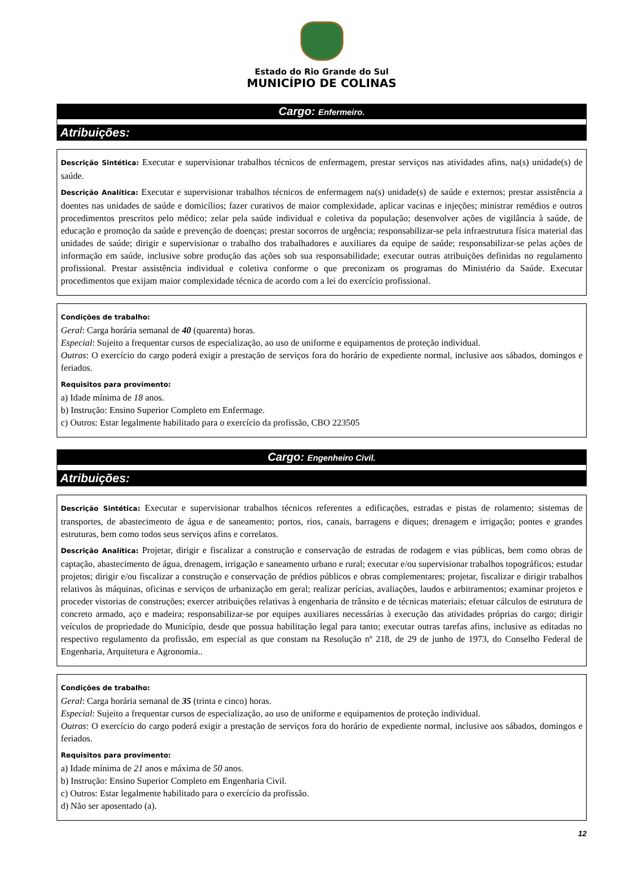Estado do Rio Grande do Sul
MUNICÍPIO DE COLINAS
Cargo: Enfermeiro.
Atribuições:
Descrição Sintética: Executar e supervisionar trabalhos técnicos de enfermagem, prestar serviços nas atividades afins, na(s) unidade(s) de saúde.
Descrição Analítica: Executar e supervisionar trabalhos técnicos de enfermagem na(s) unidade(s) de saúde e externos; prestar assistência a doentes nas unidades de saúde e domicílios; fazer curativos de maior complexidade, aplicar vacinas e injeções; ministrar remédios e outros procedimentos prescritos pelo médico; zelar pela saúde individual e coletiva da população; desenvolver ações de vigilância à saúde, de educação e promoção da saúde e prevenção de doenças; prestar socorros de urgência; responsabilizar-se pela infraestrutura física material das unidades de saúde; dirigir e supervisionar o trabalho dos trabalhadores e auxiliares da equipe de saúde; responsabilizar-se pelas ações de informação em saúde, inclusive sobre produção das ações sob sua responsabilidade; executar outras atribuições definidas no regulamento profissional. Prestar assistência individual e coletiva conforme o que preconizam os programas do Ministério da Saúde. Executar procedimentos que exijam maior complexidade técnica de acordo com a lei do exercício profissional.
Condições de trabalho:
Geral: Carga horária semanal de 40 (quarenta) horas.
Especial: Sujeito a frequentar cursos de especialização, ao uso de uniforme e equipamentos de proteção individual.
Outras: O exercício do cargo poderá exigir a prestação de serviços fora do horário de expediente normal, inclusive aos sábados, domingos e feriados.
Requisitos para provimento:
a) Idade mínima de 18 anos.
b) Instrução: Ensino Superior Completo em Enfermage.
c) Outros: Estar legalmente habilitado para o exercício da profissão, CBO 223505
Cargo: Engenheiro Civil.
Atribuições:
Descrição Sintética: Executar e supervisionar trabalhos técnicos referentes a edificações, estradas e pistas de rolamento; sistemas de transportes, de abastecimento de água e de saneamento; portos, rios, canais, barragens e diques; drenagem e irrigação; pontes e grandes estruturas, bem como todos seus serviços afins e correlatos.
Descrição Analítica: Projetar, dirigir e fiscalizar a construção e conservação de estradas de rodagem e vias públicas, bem como obras de captação, abastecimento de água, drenagem, irrigação e saneamento urbano e rural; executar e/ou supervisionar trabalhos topográficos; estudar projetos; dirigir e/ou fiscalizar a construção e conservação de prédios públicos e obras complementares; projetar, fiscalizar e dirigir trabalhos relativos às máquinas, oficinas e serviços de urbanização em geral; realizar perícias, avaliações, laudos e arbitramentos; examinar projetos e proceder vistorias de construções; exercer atribuições relativas à engenharia de trânsito e de técnicas materiais; efetuar cálculos de estrutura de concreto armado, aço e madeira; responsabilizar-se por equipes auxiliares necessárias à execução das atividades próprias do cargo; dirigir veículos de propriedade do Município, desde que possua habilitação legal para tanto; executar outras tarefas afins, inclusive as editadas no respectivo regulamento da profissão, em especial as que constam na Resolução nº 218, de 29 de junho de 1973, do Conselho Federal de Engenharia, Arquitetura e Agronomia..
Condições de trabalho:
Geral: Carga horária semanal de 35 (trinta e cinco) horas.
Especial: Sujeito a frequentar cursos de especialização, ao uso de uniforme e equipamentos de proteção individual.
Outras: O exercício do cargo poderá exigir a prestação de serviços fora do horário de expediente normal, inclusive aos sábados, domingos e feriados.
Requisitos para provimento:
a) Idade mínima de 21 anos e máxima de 50 anos.
b) Instrução: Ensino Superior Completo em Engenharia Civil.
c) Outros: Estar legalmente habilitado para o exercício da profissão.
d) Não ser aposentado (a).
12